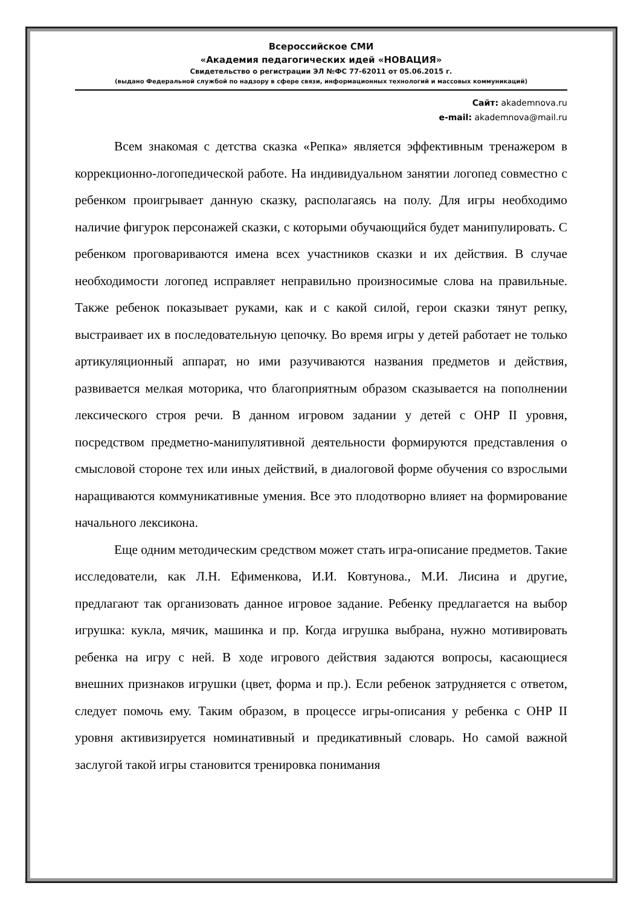Всероссийское СМИ
«Академия педагогических идей «НОВАЦИЯ»
Свидетельство о регистрации ЭЛ №ФС 77-62011 от 05.06.2015 г.
(выдано Федеральной службой по надзору в сфере связи, информационных технологий и массовых коммуникаций)
Сайт: akademnova.ru
e-mail: akademnova@mail.ru
Всем знакомая с детства сказка «Репка» является эффективным тренажером в коррекционно-логопедической работе. На индивидуальном занятии логопед совместно с ребенком проигрывает данную сказку, располагаясь на полу. Для игры необходимо наличие фигурок персонажей сказки, с которыми обучающийся будет манипулировать. С ребенком проговариваются имена всех участников сказки и их действия. В случае необходимости логопед исправляет неправильно произносимые слова на правильные. Также ребенок показывает руками, как и с какой силой, герои сказки тянут репку, выстраивает их в последовательную цепочку. Во время игры у детей работает не только артикуляционный аппарат, но ими разучиваются названия предметов и действия, развивается мелкая моторика, что благоприятным образом сказывается на пополнении лексического строя речи. В данном игровом задании у детей с ОНР II уровня, посредством предметно-манипулятивной деятельности формируются представления о смысловой стороне тех или иных действий, в диалоговой форме обучения со взрослыми наращиваются коммуникативные умения. Все это плодотворно влияет на формирование начального лексикона.
Еще одним методическим средством может стать игра-описание предметов. Такие исследователи, как Л.Н. Ефименкова, И.И. Ковтунова., М.И. Лисина и другие, предлагают так организовать данное игровое задание. Ребенку предлагается на выбор игрушка: кукла, мячик, машинка и пр. Когда игрушка выбрана, нужно мотивировать ребенка на игру с ней. В ходе игрового действия задаются вопросы, касающиеся внешних признаков игрушки (цвет, форма и пр.). Если ребенок затрудняется с ответом, следует помочь ему. Таким образом, в процессе игры-описания у ребенка с ОНР II уровня активизируется номинативный и предикативный словарь. Но самой важной заслугой такой игры становится тренировка понимания